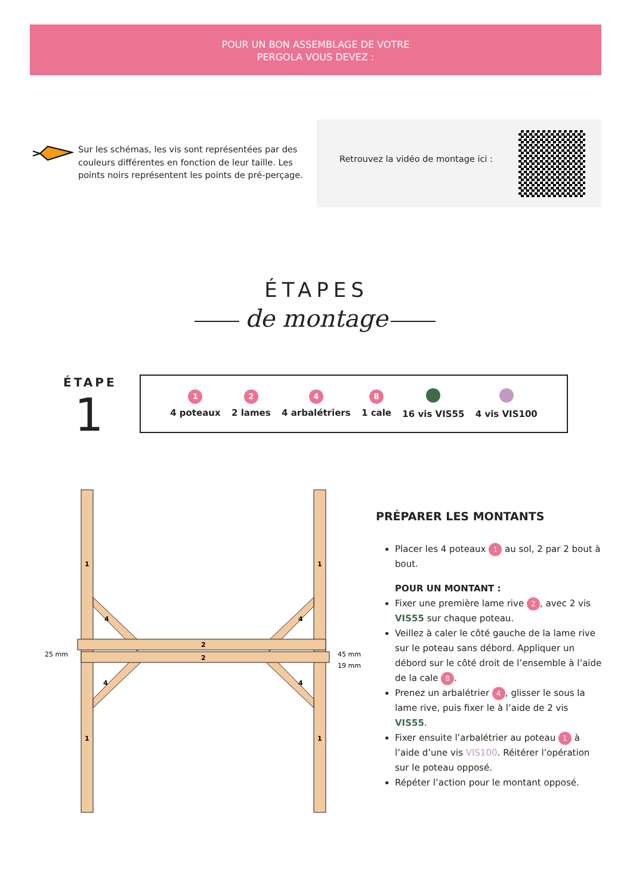POUR UN BON ASSEMBLAGE DE VOTRE
PERGOLA VOUS DEVEZ :
Sur les schémas, les vis sont représentées par des couleurs différentes en fonction de leur taille. Les points noirs représentent les points de pré-perçage.
Retrouvez la vidéo de montage ici :
ÉTAPES
de montage
ÉTAPE
1
1
4 poteaux
2
2 lames
4
4 arbalétriers
8
1 cale
16 vis VIS55
4 vis VIS100
1
1
1
1
4
4
4
4
2
2
25 mm
45 mm
19 mm
PRÉPARER LES MONTANTS
Placer les 4 poteaux 1 au sol, 2 par 2 bout à bout.
POUR UN MONTANT :
Fixer une première lame rive 2, avec 2 vis VIS55 sur chaque poteau.
Veillez à caler le côté gauche de la lame rive sur le poteau sans débord. Appliquer un débord sur le côté droit de l’ensemble à l’aide de la cale 8.
Prenez un arbalétrier 4, glisser le sous la lame rive, puis fixer le à l’aide de 2 vis VIS55.
Fixer ensuite l’arbalétrier au poteau 1 à l’aide d’une vis VIS100. Réitérer l’opération sur le poteau opposé.
Répéter l’action pour le montant opposé.